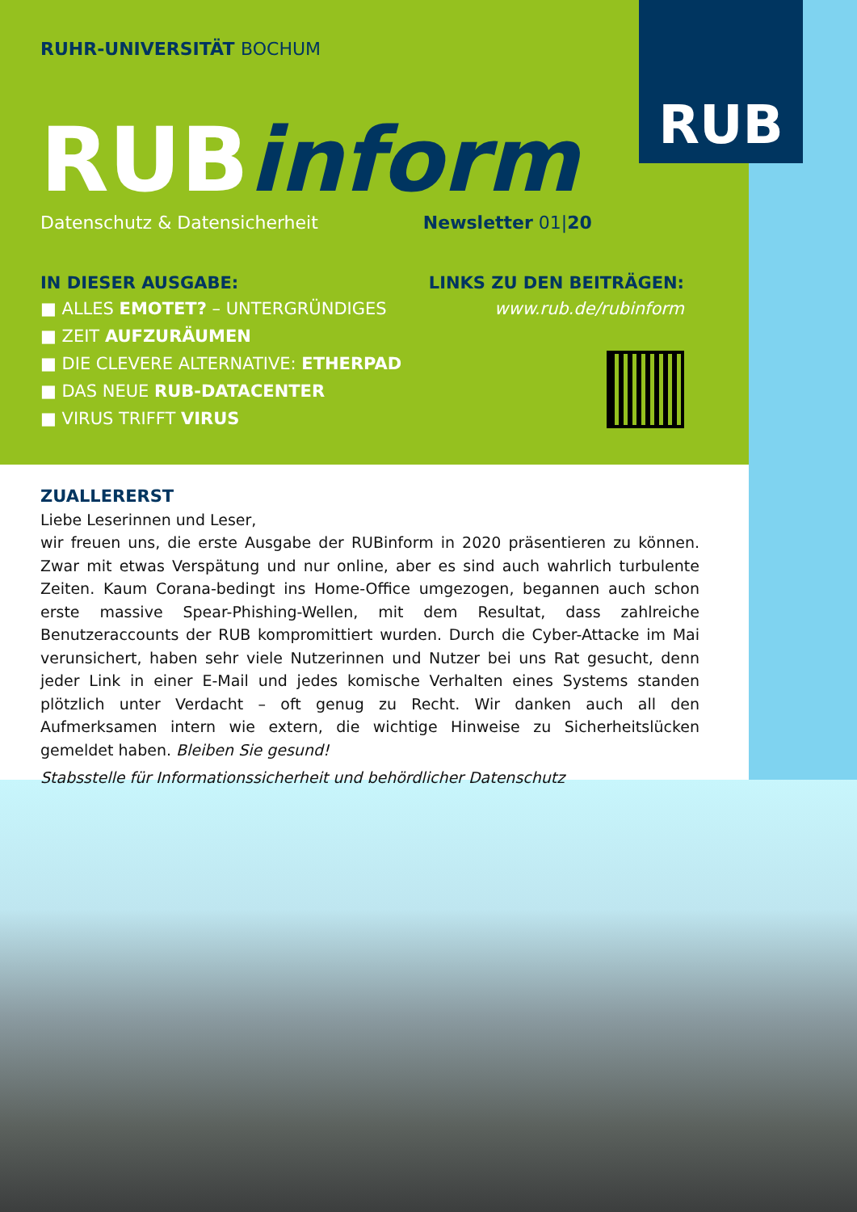RUB
RUHR-UNIVERSITÄT BOCHUM
RUBinform
Datenschutz & Datensicherheit Newsletter 01|20
IN DIESER AUSGABE:
■ ALLES EMOTET? – UNTERGRÜNDIGES
■ ZEIT AUFZURÄUMEN
■ DIE CLEVERE ALTERNATIVE: ETHERPAD
■ DAS NEUE RUB-DATACENTER
■ VIRUS TRIFFT VIRUS
LINKS ZU DEN BEITRÄGEN:
www.rub.de/rubinform
ZUALLERERST
Liebe Leserinnen und Leser,
wir freuen uns, die erste Ausgabe der RUBinform in 2020 präsentieren zu können. Zwar mit etwas Verspätung und nur online, aber es sind auch wahrlich turbulente Zeiten. Kaum Corana-bedingt ins Home-Office umgezogen, begannen auch schon erste massive Spear-Phishing-Wellen, mit dem Resultat, dass zahlreiche Benutzeraccounts der RUB kompromittiert wurden. Durch die Cyber-Attacke im Mai verunsichert, haben sehr viele Nutzerinnen und Nutzer bei uns Rat gesucht, denn jeder Link in einer E-Mail und jedes komische Verhalten eines Systems standen plötzlich unter Verdacht – oft genug zu Recht. Wir danken auch all den Aufmerksamen intern wie extern, die wichtige Hinweise zu Sicherheitslücken gemeldet haben. Bleiben Sie gesund!
Stabsstelle für Informationssicherheit und behördlicher Datenschutz